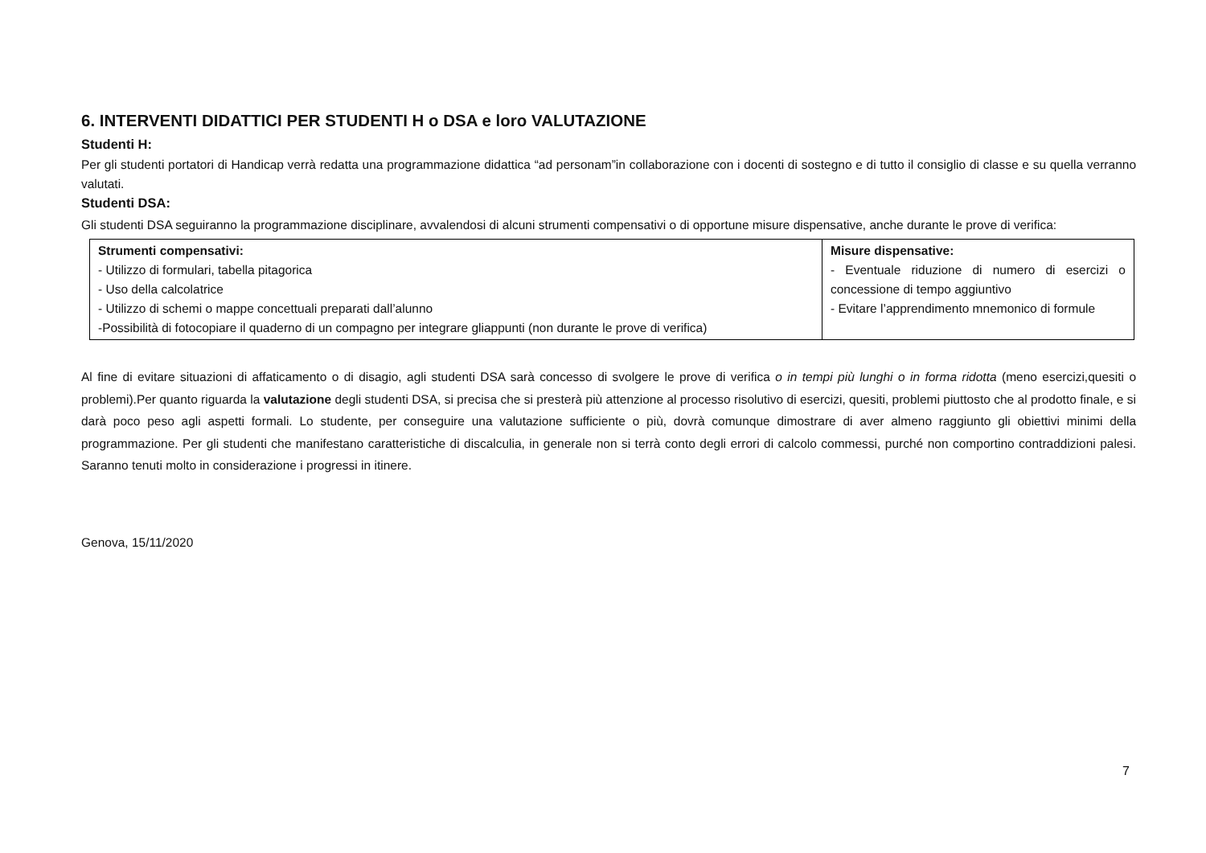6. INTERVENTI DIDATTICI PER STUDENTI H o DSA e loro VALUTAZIONE
Studenti H:
Per gli studenti portatori di Handicap verrà redatta una programmazione didattica “ad personam”in collaborazione con i docenti di sostegno e di tutto il consiglio di classe e su quella verranno valutati.
Studenti DSA:
Gli studenti DSA seguiranno la programmazione disciplinare, avvalendosi di alcuni strumenti compensativi o di opportune misure dispensative, anche durante le prove di verifica:
| Strumenti compensativi: - Utilizzo di formulari, tabella pitagorica - Uso della calcolatrice - Utilizzo di schemi o mappe concettuali preparati dall’alunno -Possibilità di fotocopiare il quaderno di un compagno per integrare gliappunti (non durante le prove di verifica) | Misure dispensative: - Eventuale riduzione di numero di esercizi o concessione di tempo aggiuntivo - Evitare l’apprendimento mnemonico di formule |
Al fine di evitare situazioni di affaticamento o di disagio, agli studenti DSA sarà concesso di svolgere le prove di verifica o in tempi più lunghi o in forma ridotta (meno esercizi,quesiti o problemi).Per quanto riguarda la valutazione degli studenti DSA, si precisa che si presterà più attenzione al processo risolutivo di esercizi, quesiti, problemi piuttosto che al prodotto finale, e si darà poco peso agli aspetti formali. Lo studente, per conseguire una valutazione sufficiente o più, dovrà comunque dimostrare di aver almeno raggiunto gli obiettivi minimi della programmazione. Per gli studenti che manifestano caratteristiche di discalculia, in generale non si terrà conto degli errori di calcolo commessi, purché non comportino contraddizioni palesi. Saranno tenuti molto in considerazione i progressi in itinere.
Genova, 15/11/2020
7